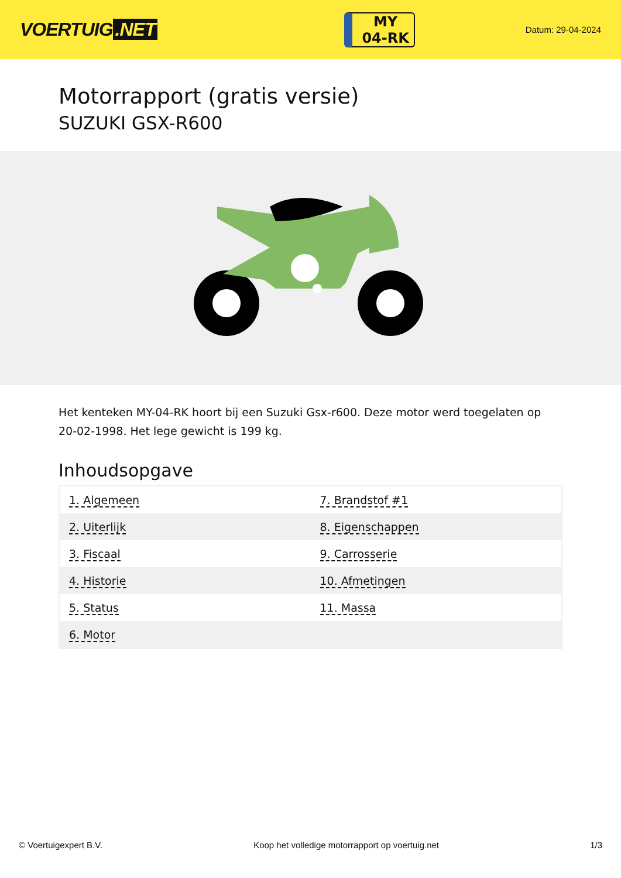VOERTUIG.NET
MY
04-RK
Datum: 29-04-2024
Motorrapport (gratis versie)
SUZUKI GSX-R600
Het kenteken MY-04-RK hoort bij een Suzuki Gsx-r600. Deze motor werd toegelaten op 20-02-1998. Het lege gewicht is 199 kg.
Inhoudsopgave
| 1. Algemeen | 7. Brandstof #1 |
| 2. Uiterlijk | 8. Eigenschappen |
| 3. Fiscaal | 9. Carrosserie |
| 4. Historie | 10. Afmetingen |
| 5. Status | 11. Massa |
| 6. Motor | |
© Voertuigexpert B.V. Koop het volledige motorrapport op voertuig.net 1/3